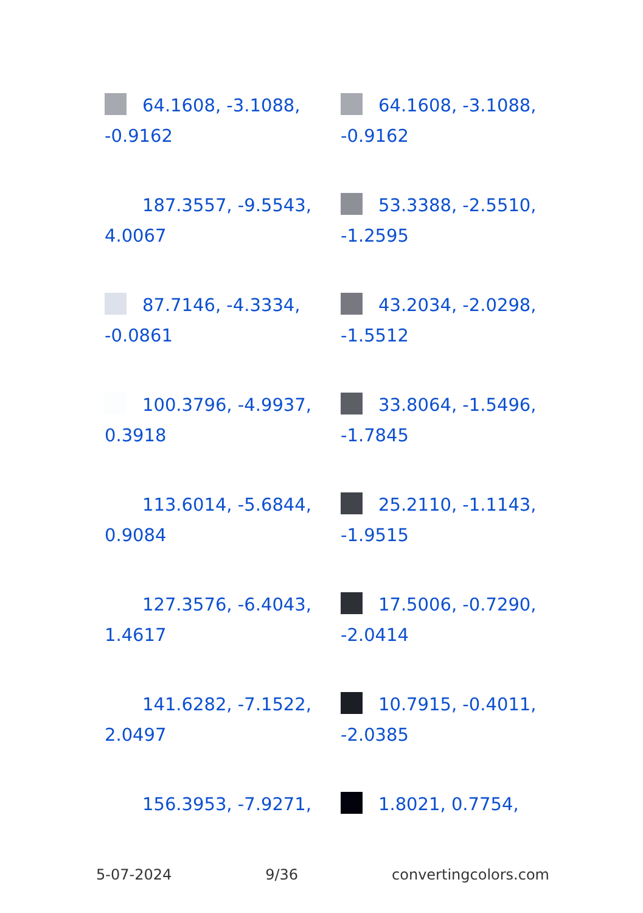64.1608, -3.1088, -0.9162
64.1608, -3.1088, -0.9162
187.3557, -9.5543, 4.0067
53.3388, -2.5510, -1.2595
87.7146, -4.3334, -0.0861
43.2034, -2.0298, -1.5512
100.3796, -4.9937, 0.3918
33.8064, -1.5496, -1.7845
113.6014, -5.6844, 0.9084
25.2110, -1.1143, -1.9515
127.3576, -6.4043, 1.4617
17.5006, -0.7290, -2.0414
141.6282, -7.1522, 2.0497
10.7915, -0.4011, -2.0385
156.3953, -7.9271,
1.8021, 0.7754,
5-07-2024 9/36 convertingcolors.com